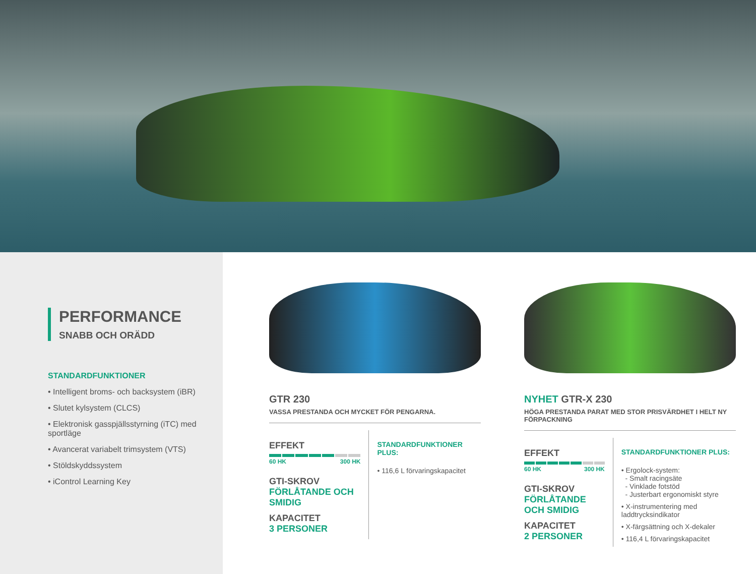PERFORMANCE
SNABB OCH ORÄDD
STANDARDFUNKTIONER
• Intelligent broms- och backsystem (iBR)
• Slutet kylsystem (CLCS)
• Elektronisk gasspjällsstyrning (iTC) med sportläge
• Avancerat variabelt trimsystem (VTS)
• Stöldskyddssystem
• iControl Learning Key
GTR 230
VASSA PRESTANDA OCH MYCKET FÖR PENGARNA.
EFFEKT
60 HK 300 HK
GTI-SKROV
FÖRLÅTANDE OCH SMIDIG
KAPACITET
3 PERSONER
STANDARDFUNKTIONER PLUS:
• 116,6 L förvaringskapacitet
NYHET GTR-X 230
HÖGA PRESTANDA PARAT MED STOR PRISVÄRDHET I HELT NY FÖRPACKNING
EFFEKT
60 HK 300 HK
GTI-SKROV
FÖRLÅTANDE OCH SMIDIG
KAPACITET
2 PERSONER
STANDARDFUNKTIONER PLUS:
• Ergolock-system:
- Smalt racingsäte
- Vinklade fotstöd
- Justerbart ergonomiskt styre
• X-instrumentering med laddtrycksindikator
• X-färgsättning och X-dekaler
• 116,4 L förvaringskapacitet